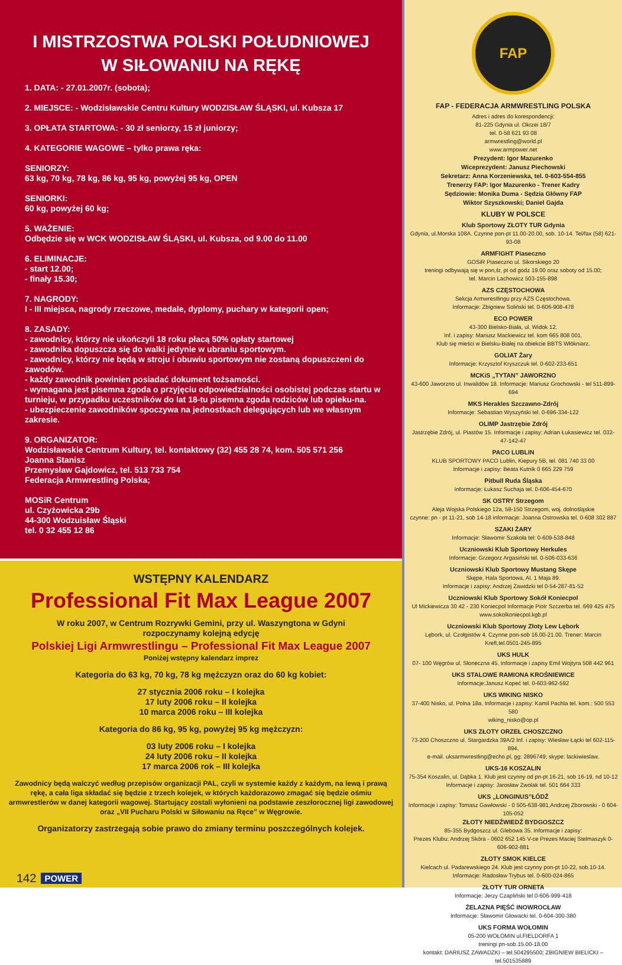I MISTRZOSTWA POLSKI POŁUDNIOWEJ
W SIŁOWANIU NA RĘKĘ
1. DATA: - 27.01.2007r. (sobota);
2. MIEJSCE: - Wodzisławskie Centru Kultury WODZISŁAW ŚLĄSKI, ul. Kubsza 17
3. OPŁATA STARTOWA: - 30 zł seniorzy, 15 zł juniorzy;
4. KATEGORIE WAGOWE – tylko prawa ręka:
SENIORZY:
63 kg, 70 kg, 78 kg, 86 kg, 95 kg, powyżej 95 kg, OPEN
SENIORKI:
60 kg, powyżej 60 kg;
5. WAŻENIE:
Odbędzie się w WCK WODZISŁAW ŚLĄSKI, ul. Kubsza, od 9.00 do 11.00
6. ELIMINACJE:
- start 12.00;
- finały 15.30;
7. NAGRODY:
I - III miejsca, nagrody rzeczowe, medale, dyplomy, puchary w kategorii open;
8. ZASADY:
- zawodnicy, którzy nie ukończyli 18 roku płacą 50% opłaty startowej
- zawodnika dopuszcza się do walki jedynie w ubraniu sportowym.
- zawodnicy, którzy nie będą w stroju i obuwiu sportowym nie zostaną dopuszczeni do zawodów.
- każdy zawodnik powinien posiadać dokument tożsamości.
- wymagana jest pisemna zgoda o przyjęciu odpowiedzialności osobistej podczas startu w turnieju, w przypadku uczestników do lat 18-tu pisemna zgoda rodziców lub opieku-na.
- ubezpieczenie zawodników spoczywa na jednostkach delegujących lub we własnym zakresie.
9. ORGANIZATOR:
Wodzisławskie Centrum Kultury, tel. kontaktowy (32) 455 28 74, kom. 505 571 256
Joanna Stanisz
Przemysław Gajdowicz, tel. 513 733 754
Federacja Armwrestling Polska;
MOSiR Centrum
ul. Czyżowicka 29b
44-300 Wodzuisław Śląski
tel. 0 32 455 12 86
WSTĘPNY KALENDARZ
Professional Fit Max League 2007
W roku 2007, w Centrum Rozrywki Gemini, przy ul. Waszyngtona w Gdyni
rozpoczynamy kolejną edycję
Polskiej Ligi Armwrestlingu – Professional Fit Max League 2007
Poniżej wstępny kalendarz imprez
Kategoria do 63 kg, 70 kg, 78 kg mężczyzn oraz do 60 kg kobiet:
27 stycznia 2006 roku – I kolejka
17 luty 2006 roku – II kolejka
10 marca 2006 roku – III kolejka
Kategoria do 86 kg, 95 kg, powyżej 95 kg mężczyzn:
03 luty 2006 roku – I kolejka
24 luty 2006 roku – II kolejka
17 marca 2006 rok – III kolejka
Zawodnicy będą walczyć według przepisów organizacji PAL, czyli w systemie każdy z każdym, na lewą i prawą rękę, a cała liga składać się będzie z trzech kolejek, w których każdorazowo zmagać się będzie ośmiu armwrestlerów w danej kategorii wagowej. Startujący zostali wyłonieni na podstawie zeszłorocznej ligi zawodowej
oraz „VII Pucharu Polski w Siłowaniu na Ręce” w Węgrowie.
Organizatorzy zastrzegają sobie prawo do zmiany terminu poszczególnych kolejek.
142 POWER
FAP
FAP - FEDERACJA ARMWRESTLING POLSKA
Adres i adres do korespondencji:
81-225 Gdynia ul. Okrzei 18/7
tel. 0-58 621 93 08
armwrestling@world.pl
www.armpower.net
Prezydent: Igor Mazurenko
Wiceprezydent: Janusz Piechowski
Sekretarz: Anna Korzeniewska, tel. 0-603-554-855
Trenerzy FAP: Igor Mazurenko - Trener Kadry
Sędziowie: Monika Duma - Sędzia Główny FAP
Wiktor Szyszkowski; Daniel Gajda
KLUBY W POLSCE
Klub Sportowy ZŁOTY TUR Gdynia
Gdynia, ul.Morska 108A. Czynne pon-pt 11.00-20.00, sob. 10-14. Tel/fax (58) 621-93-08
ARMFIGHT Piaseczno
GOSiR Piaseczno ul. Sikorskiego 20
treningi odbywają się w pon,śr, pt od godz 19.00 oraz soboty od 15.00;
tel. Marcin Lachowicz 503-155-898
AZS CZĘSTOCHOWA
Sekcja Armwrestlingu przy AZS Częstochowa.
Informacje: Zbigniew Soliński tel. 0-606-908-478
ECO POWER
43-300 Bielsko-Biała, ul. Widok 12.
Inf. i zapisy: Mariusz Mackiewicz tel. kom 665 808 001.
Klub się mieści w Bielsku-Białej na obiekcie BBTS Włókniarz.
GOLIAT Żary
Informacje: Krzysztof Kryszczuk tel. 0-602-233-651
MCKiS „TYTAN” JAWORZNO
43-600 Jaworzno ul. Inwalidów 18. Informacje: Mariusz Grochowski - tel 511-899-694
MKS Herakles Szczawno-Zdrój
Informacje: Sebastian Wyszyński tel. 0-696-334-122
OLIMP Jastrzębie Zdrój
Jastrzębie Zdrój, ul. Piastów 15. Informacje i zapisy: Adrian Łukasiewicz tel. 032-47-142-47
PACO LUBLIN
KLUB SPORTOWY PACO Lublin, Kiepury 5B, tel. 081 740 33 00
Informacje i zapisy: Beata Kutnik 0 665 229 759
Pitbull Ruda Śląska
Informacje: Łukasz Suchaja tel. 0-606-454-670
SK OSTRY Strzegom
Aleja Wojska Polskiego 12a, 58-150 Strzegom, woj. dolnośląskie
czynne: pn - pt 11-21, sob 14-18 informacje: Joanna Ostrowska tel. 0-608 302 887
SZAKI ŻARY
Informacje: Sławomir Szakoła tel: 0-609-538-848
Uczniowski Klub Sportowy Herkules
Informacje: Grzegorz Argasiński tel. 0-506-033-636
Uczniowski Klub Sportowy Mustang Skępe
Skępe, Hala Sportowa, Al. 1 Maja 89.
Informacje i zapisy: Andrzej Zawidzki tel 0-54-287-81-52
Uczniowski Klub Sportowy Sokół Koniecpol
Ul Mickiewicza 30 42 - 230 Koniecpol Informacje Piotr Szczerba tel. 669 425 475
www.sokolkoniecpol.kgb.pl
Uczniowski Klub Sportowy Złoty Lew Lębork
Lębork, ul. Czołgistów 4. Czynne pon-sob 16.00-21.00. Trener: Marcin Kreft,tel.0501-245-895
UKS HULK
07- 100 Węgrów ul. Słoneczna 45. Informacje i zapisy Emil Wojtyra 508 442 961
UKS STALOWE RAMIONA KROŚNIEWICE
Informacje:Janusz Kopeć tel. 0-603-962-592
UKS WIKING NISKO
37-400 Nisko, ul. Polna 18a. Informacje i zapisy: Kamil Pachla tel. kom.: 500 553 580
wiking_nisko@op.pl
UKS ZŁOTY ORZEŁ CHOSZCZNO
73-200 Choszczno ul. Stargardzka 39A/2 Inf. i zapisy: Wiesław Łącki tel 602-115-894,
e-mail. uksarmwrestling@echo.pl, gg: 2896749; skype: lackiwieslaw.
UKS-16 KOSZALIN
75-354 Koszalin, ul. Dąbka 1. Klub jest czynny od pn-pt 16-21, sob 16-19, nd 10-12
Informacje i zapisy: Jarosław Zwolak tel. 501 664 333
UKS „LONGINUS”ŁÓDŹ
Informacje i zapisy: Tomasz Gawłowski - 0 505-638-981,Andrzej Zborowski - 0 604-105-052
ZŁOTY NIEDŹWIEDŹ BYDGOSZCZ
85-355 Bydgoszcz ul. Glebowa 35. Informacje i zapisy:
Prezes Klubu: Andrzej Skóra - 0602 652 145 V-ce Prezes Maciej Stelmaszyk 0-606-902-881
ZŁOTY SMOK KIELCE
Kielcach ul. Padarewskiego 24. Klub jest czynny pon-pt 10-22, sob.10-14.
Informacje: Radosław Trybus tel. 0-600-024-865
ZŁOTY TUR ORNETA
Informacje: Jerzy Czapliński tel 0-606-999-418
ŻELAZNA PIĘŚĆ INOWROCŁAW
Informacje: Sławomir Głowacki tel. 0-604-300-380
UKS FORMA WOŁOMIN
05-200 WOŁOMIN ul.FIELDORFA 1
treningi pn-sob.15.00-18.00
kontakt: DARIUSZ ZAWADZKI – tel.504295500; ZBIGNIEW BIELICKI – tel.501535889